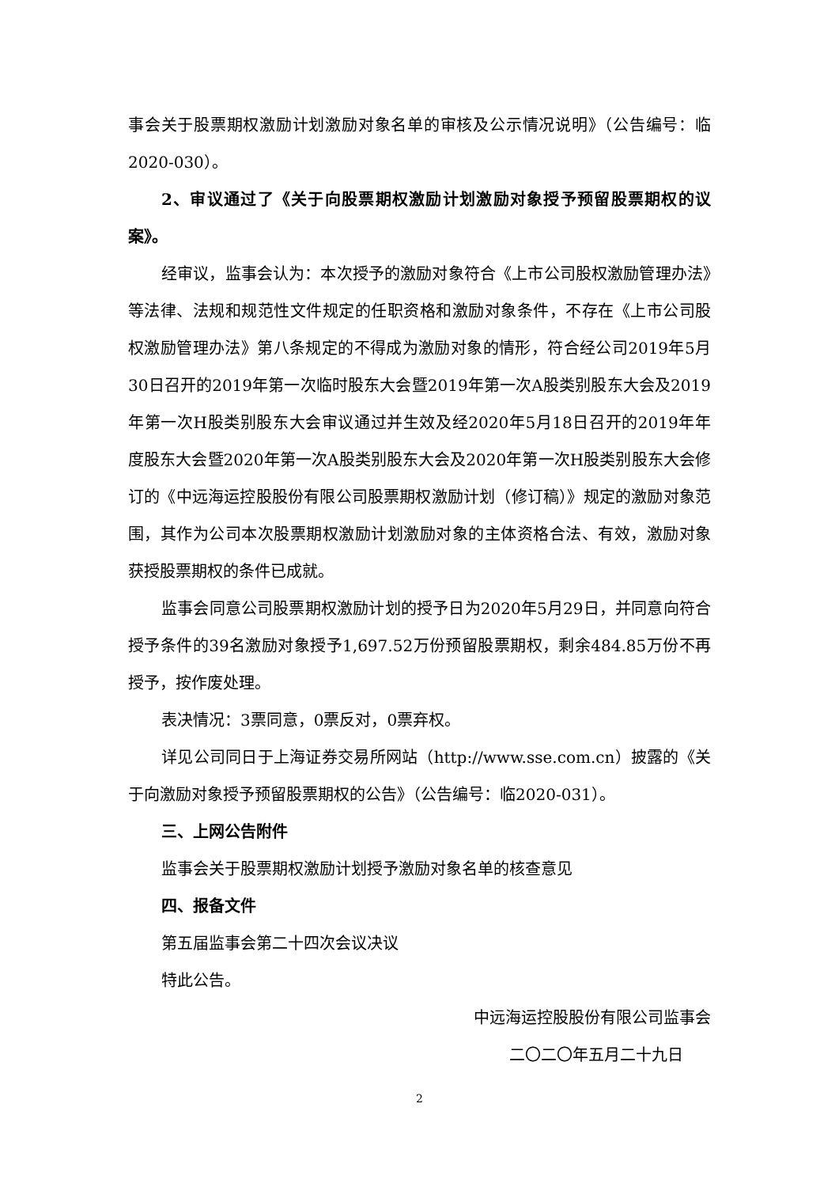事会关于股票期权激励计划激励对象名单的审核及公示情况说明》（公告编号：临2020-030）。
2、审议通过了《关于向股票期权激励计划激励对象授予预留股票期权的议案》。
经审议，监事会认为：本次授予的激励对象符合《上市公司股权激励管理办法》等法律、法规和规范性文件规定的任职资格和激励对象条件，不存在《上市公司股权激励管理办法》第八条规定的不得成为激励对象的情形，符合经公司2019年5月30日召开的2019年第一次临时股东大会暨2019年第一次A股类别股东大会及2019年第一次H股类别股东大会审议通过并生效及经2020年5月18日召开的2019年年度股东大会暨2020年第一次A股类别股东大会及2020年第一次H股类别股东大会修订的《中远海运控股股份有限公司股票期权激励计划（修订稿）》规定的激励对象范围，其作为公司本次股票期权激励计划激励对象的主体资格合法、有效，激励对象获授股票期权的条件已成就。
监事会同意公司股票期权激励计划的授予日为2020年5月29日，并同意向符合授予条件的39名激励对象授予1,697.52万份预留股票期权，剩余484.85万份不再授予，按作废处理。
表决情况：3票同意，0票反对，0票弃权。
详见公司同日于上海证券交易所网站（http://www.sse.com.cn）披露的《关于向激励对象授予预留股票期权的公告》（公告编号：临2020-031）。
三、上网公告附件
监事会关于股票期权激励计划授予激励对象名单的核查意见
四、报备文件
第五届监事会第二十四次会议决议
特此公告。
中远海运控股股份有限公司监事会
二〇二〇年五月二十九日
2